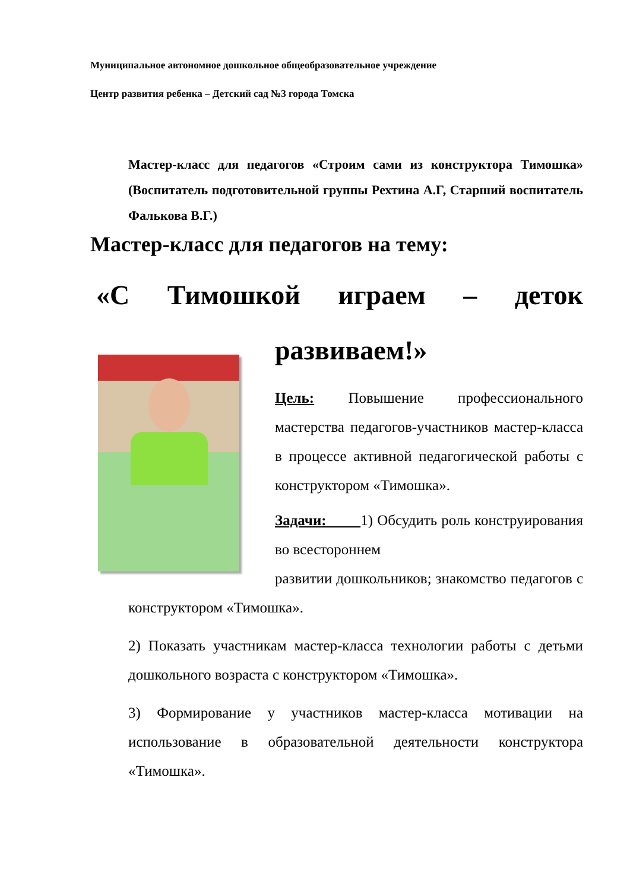Муниципальное автономное дошкольное общеобразовательное учреждение
Центр развития ребенка – Детский сад №3 города Томска
Мастер-класс для педагогов «Строим сами из конструктора Тимошка» (Воспитатель подготовительной группы Рехтина А.Г, Старший воспитатель Фалькова В.Г.)
Мастер-класс для педагогов на тему:
«С Тимошкой играем – деток
развиваем!»
Цель: Повышение профессионального мастерства педагогов-участников мастер-класса в процессе активной педагогической работы с конструктором «Тимошка».
Задачи: 1) Обсудить роль конструирования во всестороннем
развитии дошкольников; знакомство педагогов с конструктором «Тимошка».
2) Показать участникам мастер-класса технологии работы с детьми дошкольного возраста с конструктором «Тимошка».
3) Формирование у участников мастер-класса мотивации на использование в образовательной деятельности конструктора «Тимошка».